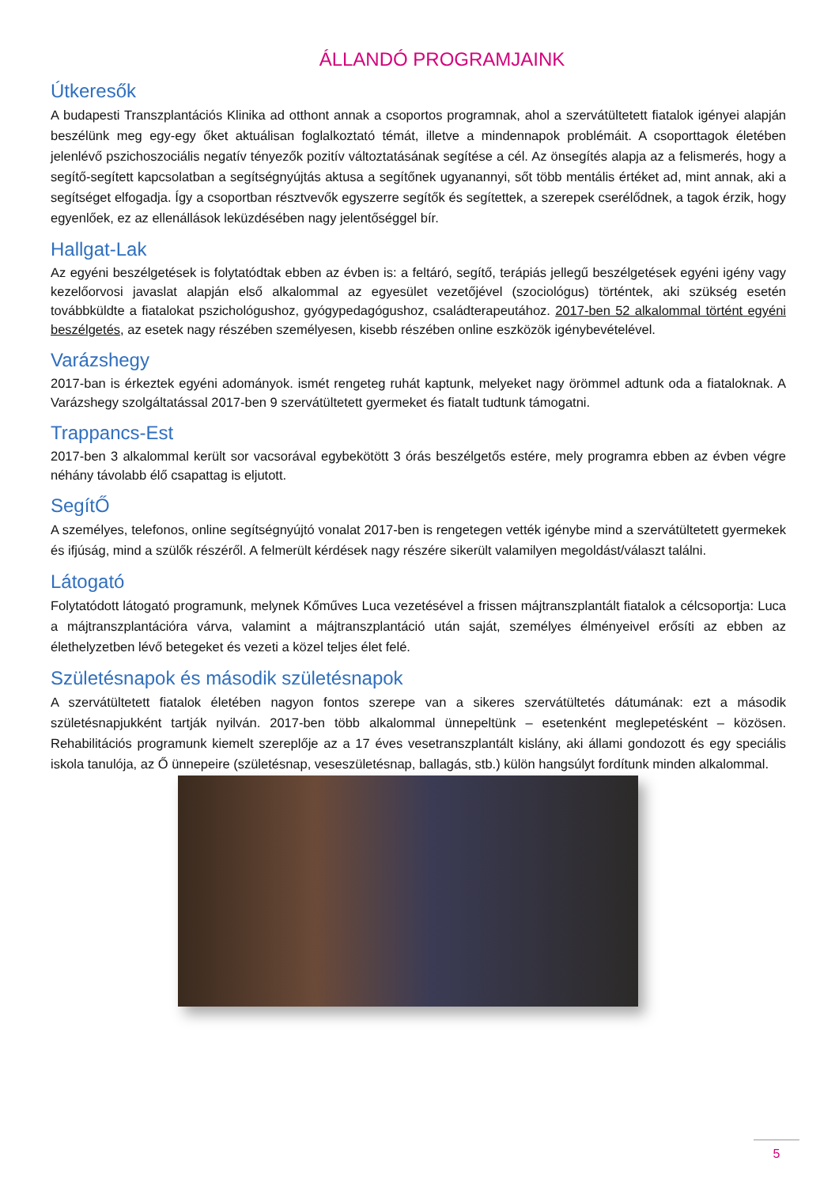ÁLLANDÓ PROGRAMJAINK
Útkeresők
A budapesti Transzplantációs Klinika ad otthont annak a csoportos programnak, ahol a szervátültetett fiatalok igényei alapján beszélünk meg egy-egy őket aktuálisan foglalkoztató témát, illetve a mindennapok problémáit. A csoporttagok életében jelenlévő pszichoszociális negatív tényezők pozitív változtatásának segítése a cél. Az önsegítés alapja az a felismerés, hogy a segítő-segített kapcsolatban a segítségnyújtás aktusa a segítőnek ugyanannyi, sőt több mentális értéket ad, mint annak, aki a segítséget elfogadja. Így a csoportban résztvevők egyszerre segítők és segítettek, a szerepek cserélődnek, a tagok érzik, hogy egyenlőek, ez az ellenállások leküzdésében nagy jelentőséggel bír.
Hallgat-Lak
Az egyéni beszélgetések is folytatódtak ebben az évben is: a feltáró, segítő, terápiás jellegű beszélgetések egyéni igény vagy kezelőorvosi javaslat alapján első alkalommal az egyesület vezetőjével (szociológus) történtek, aki szükség esetén továbbküldte a fiatalokat pszichológushoz, gyógypedagógushoz, családterapeutához. 2017-ben 52 alkalommal történt egyéni beszélgetés, az esetek nagy részében személyesen, kisebb részében online eszközök igénybevételével.
Varázshegy
2017-ban is érkeztek egyéni adományok. ismét rengeteg ruhát kaptunk, melyeket nagy örömmel adtunk oda a fiataloknak. A Varázshegy szolgáltatással 2017-ben 9 szervátültetett gyermeket és fiatalt tudtunk támogatni.
Trappancs-Est
2017-ben 3 alkalommal került sor vacsorával egybekötött 3 órás beszélgetős estére, mely programra ebben az évben végre néhány távolabb élő csapattag is eljutott.
SegítŐ
A személyes, telefonos, online segítségnyújtó vonalat 2017-ben is rengetegen vették igénybe mind a szervátültetett gyermekek és ifjúság, mind a szülők részéről. A felmerült kérdések nagy részére sikerült valamilyen megoldást/választ találni.
Látogató
Folytatódott látogató programunk, melynek Kőműves Luca vezetésével a frissen májtranszplantált fiatalok a célcsoportja: Luca a májtranszplantációra várva, valamint a májtranszplantáció után saját, személyes élményeivel erősíti az ebben az élethelyzetben lévő betegeket és vezeti a közel teljes élet felé.
Születésnapok és második születésnapok
A szervátültetett fiatalok életében nagyon fontos szerepe van a sikeres szervátültetés dátumának: ezt a második születésnapjukként tartják nyilván. 2017-ben több alkalommal ünnepeltünk – esetenként meglepetésként – közösen. Rehabilitációs programunk kiemelt szereplője az a 17 éves vesetranszplantált kislány, aki állami gondozott és egy speciális iskola tanulója, az Ő ünnepeire (születésnap, veseszületésnap, ballagás, stb.) külön hangsúlyt fordítunk minden alkalommal.
5